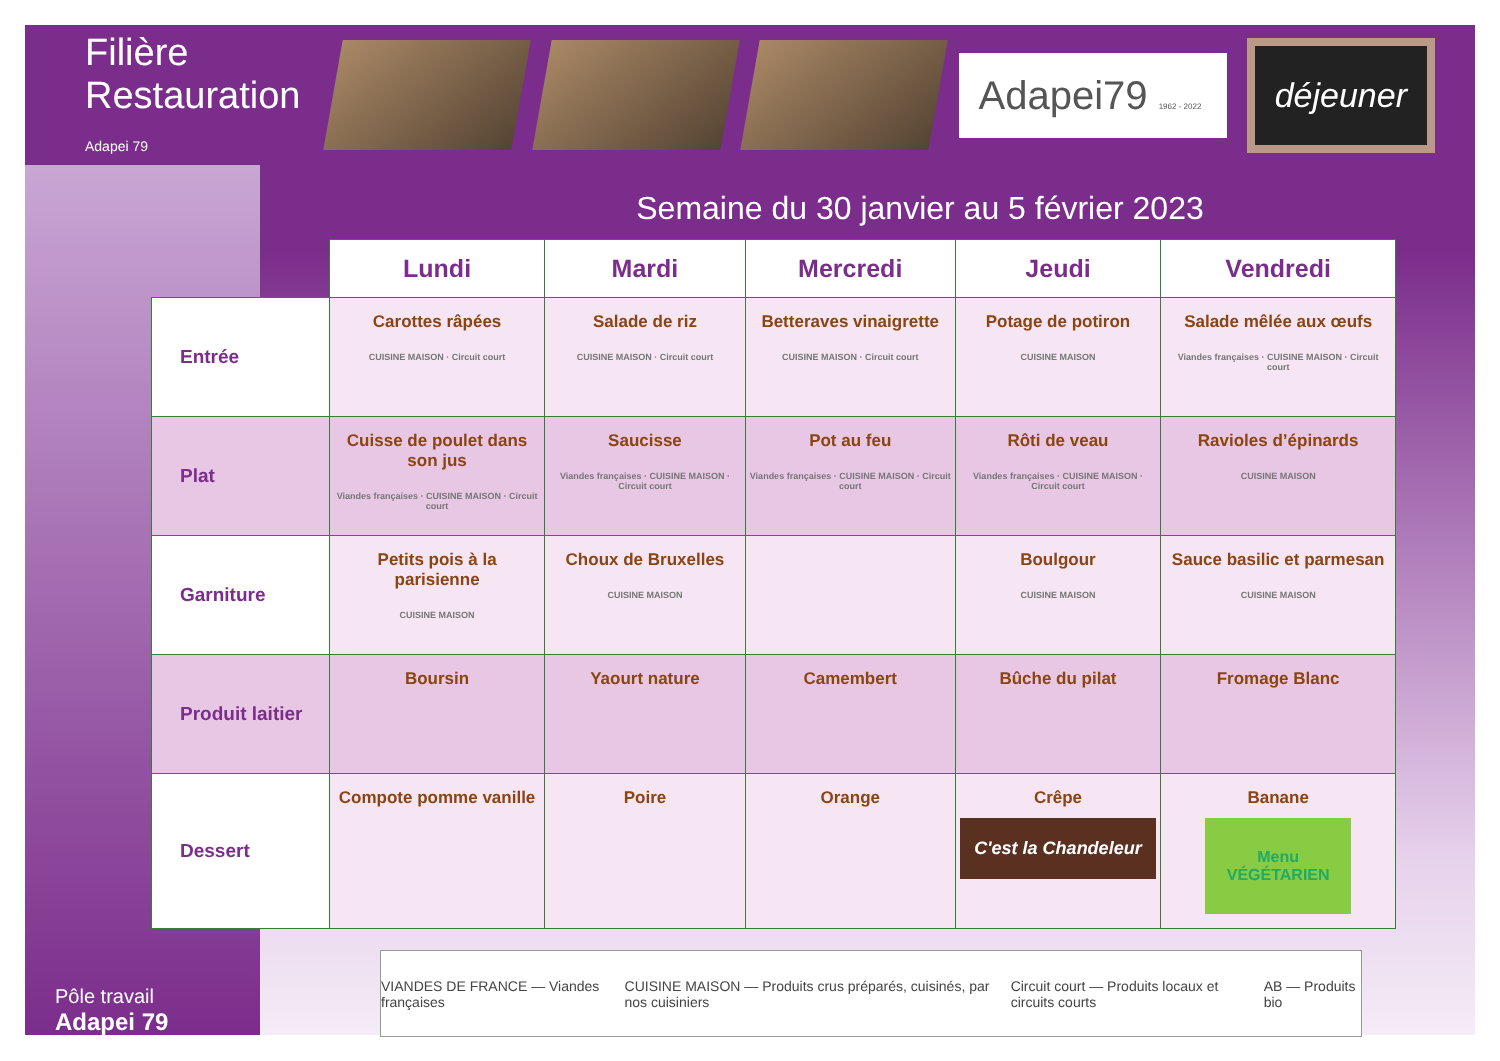Filière Restauration Adapei 79
Adapei79 1962 - 2022
déjeuner
Semaine du 30 janvier au 5 février 2023
| | Lundi | Mardi | Mercredi | Jeudi | Vendredi |
| --- | --- | --- | --- | --- | --- |
| Entrée | Carottes râpées CUISINE MAISON · Circuit court | Salade de riz CUISINE MAISON · Circuit court | Betteraves vinaigrette CUISINE MAISON · Circuit court | Potage de potiron CUISINE MAISON | Salade mêlée aux œufs Viandes françaises · CUISINE MAISON · Circuit court |
| Plat | Cuisse de poulet dans son jus Viandes françaises · CUISINE MAISON · Circuit court | Saucisse Viandes françaises · CUISINE MAISON · Circuit court | Pot au feu Viandes françaises · CUISINE MAISON · Circuit court | Rôti de veau Viandes françaises · CUISINE MAISON · Circuit court | Ravioles d’épinards CUISINE MAISON |
| Garniture | Petits pois à la parisienne CUISINE MAISON | Choux de Bruxelles CUISINE MAISON | | Boulgour CUISINE MAISON | Sauce basilic et parmesan CUISINE MAISON |
| Produit laitier | Boursin | Yaourt nature | Camembert | Bûche du pilat | Fromage Blanc |
| Dessert | Compote pomme vanille | Poire | Orange | Crêpe C'est la Chandeleur | Banane Menu VÉGÉTARIEN |
Pôle travail
Adapei 79
VIANDES DE FRANCE — Viandes françaises CUISINE MAISON — Produits crus préparés, cuisinés, par nos cuisiniers Circuit court — Produits locaux et circuits courts AB — Produits bio